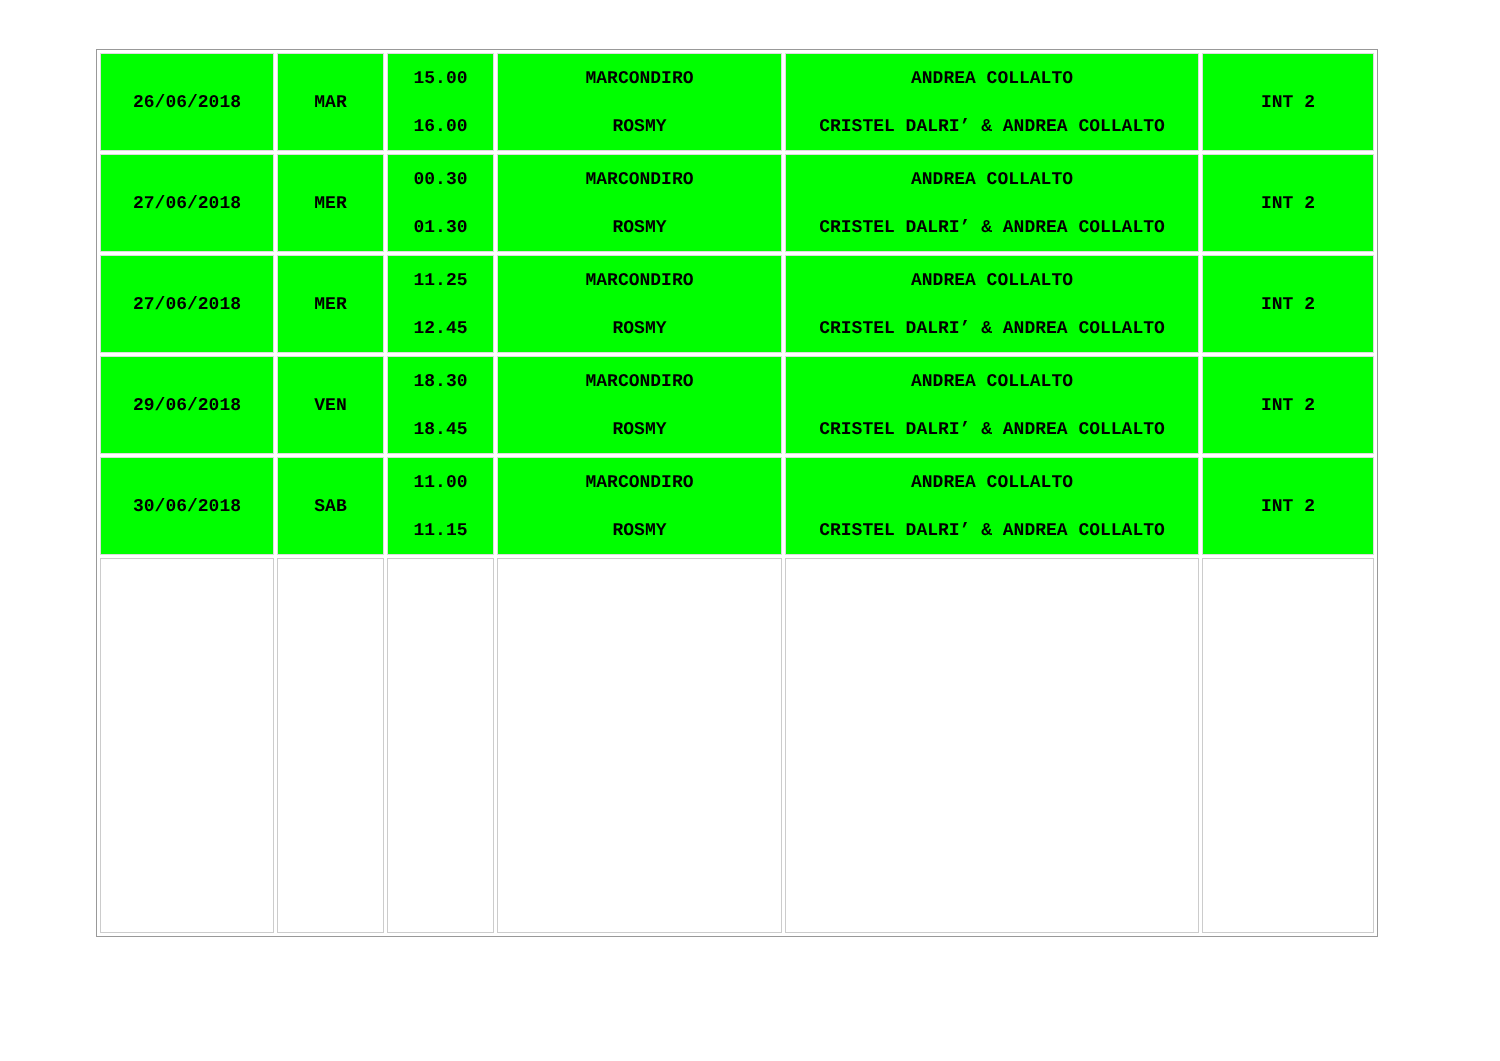| 26/06/2018 | MAR | 15.00 16.00 | MARCONDIRO ROSMY | ANDREA COLLALTO CRISTEL DALRI’ & ANDREA COLLALTO | INT 2 |
| 27/06/2018 | MER | 00.30 01.30 | MARCONDIRO ROSMY | ANDREA COLLALTO CRISTEL DALRI’ & ANDREA COLLALTO | INT 2 |
| 27/06/2018 | MER | 11.25 12.45 | MARCONDIRO ROSMY | ANDREA COLLALTO CRISTEL DALRI’ & ANDREA COLLALTO | INT 2 |
| 29/06/2018 | VEN | 18.30 18.45 | MARCONDIRO ROSMY | ANDREA COLLALTO CRISTEL DALRI’ & ANDREA COLLALTO | INT 2 |
| 30/06/2018 | SAB | 11.00 11.15 | MARCONDIRO ROSMY | ANDREA COLLALTO CRISTEL DALRI’ & ANDREA COLLALTO | INT 2 |